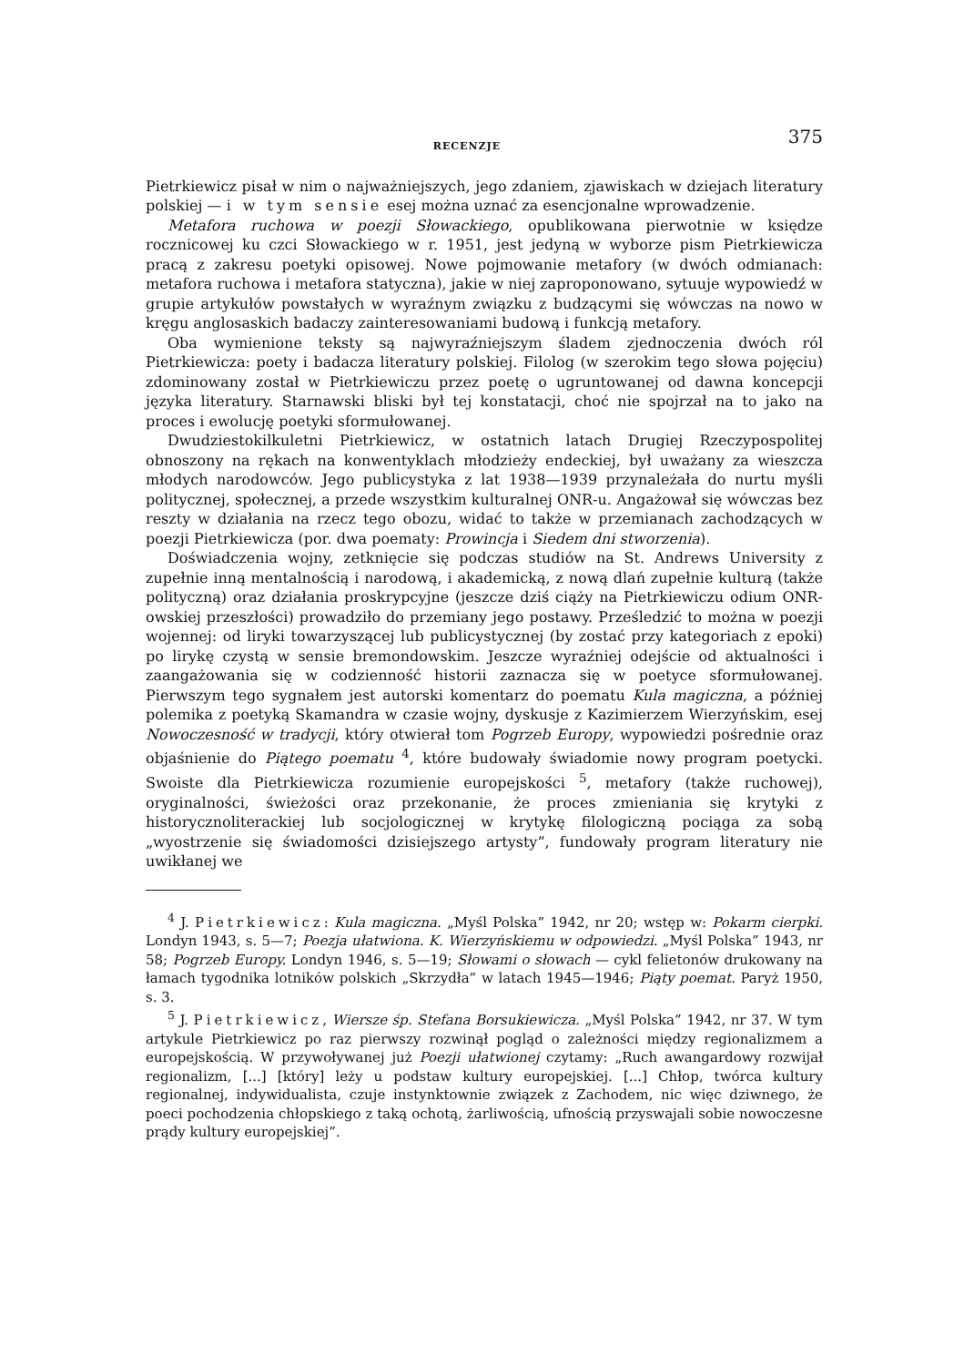RECENZJE 375
Pietrkiewicz pisał w nim o najważniejszych, jego zdaniem, zjawiskach w dziejach literatury polskiej — i w tym sensie esej można uznać za esencjonalne wprowadzenie.
Metafora ruchowa w poezji Słowackiego, opublikowana pierwotnie w księdze rocznicowej ku czci Słowackiego w r. 1951, jest jedyną w wyborze pism Pietrkiewicza pracą z zakresu poetyki opisowej. Nowe pojmowanie metafory (w dwóch odmianach: metafora ruchowa i metafora statyczna), jakie w niej zaproponowano, sytuuje wypowiedź w grupie artykułów powstałych w wyraźnym związku z budzącymi się wówczas na nowo w kręgu anglosaskich badaczy zainteresowaniami budową i funkcją metafory.
Oba wymienione teksty są najwyraźniejszym śladem zjednoczenia dwóch ról Pietrkiewicza: poety i badacza literatury polskiej. Filolog (w szerokim tego słowa pojęciu) zdominowany został w Pietrkiewiczu przez poetę o ugruntowanej od dawna koncepcji języka literatury. Starnawski bliski był tej konstatacji, choć nie spojrzał na to jako na proces i ewolucję poetyki sformułowanej.
Dwudziestokilkuletni Pietrkiewicz, w ostatnich latach Drugiej Rzeczypospolitej obnoszony na rękach na konwentyklach młodzieży endeckiej, był uważany za wieszcza młodych narodowców. Jego publicystyka z lat 1938—1939 przynależała do nurtu myśli politycznej, społecznej, a przede wszystkim kulturalnej ONR-u. Angażował się wówczas bez reszty w działania na rzecz tego obozu, widać to także w przemianach zachodzących w poezji Pietrkiewicza (por. dwa poematy: Prowincja i Siedem dni stworzenia).
Doświadczenia wojny, zetknięcie się podczas studiów na St. Andrews University z zupełnie inną mentalnością i narodową, i akademicką, z nową dlań zupełnie kulturą (także polityczną) oraz działania proskrypcyjne (jeszcze dziś ciąży na Pietrkiewiczu odium ONR-owskiej przeszłości) prowadziło do przemiany jego postawy. Prześledzić to można w poezji wojennej: od liryki towarzyszącej lub publicystycznej (by zostać przy kategoriach z epoki) po lirykę czystą w sensie bremondowskim. Jeszcze wyraźniej odejście od aktualności i zaangażowania się w codzienność historii zaznacza się w poetyce sformułowanej. Pierwszym tego sygnałem jest autorski komentarz do poematu Kula magiczna, a później polemika z poetyką Skamandra w czasie wojny, dyskusje z Kazimierzem Wierzyńskim, esej Nowoczesność w tradycji, który otwierał tom Pogrzeb Europy, wypowiedzi pośrednie oraz objaśnienie do Piątego poematu <sup>4</sup>, które budowały świadomie nowy program poetycki. Swoiste dla Pietrkiewicza rozumienie europejskości <sup>5</sup>, metafory (także ruchowej), oryginalności, świeżości oraz przekonanie, że proces zmieniania się krytyki z historycznoliterackiej lub socjologicznej w krytykę filologiczną pociąga za sobą „wyostrzenie się świadomości dzisiejszego artysty”, fundowały program literatury nie uwikłanej we
<sup>4</sup> J. Pietrkiewicz: Kula magiczna. „Myśl Polska” 1942, nr 20; wstęp w: Pokarm cierpki. Londyn 1943, s. 5—7; Poezja ułatwiona. K. Wierzyńskiemu w odpowiedzi. „Myśl Polska” 1943, nr 58; Pogrzeb Europy. Londyn 1946, s. 5—19; Słowami o słowach — cykl felietonów drukowany na łamach tygodnika lotników polskich „Skrzydła” w latach 1945—1946; Piąty poemat. Paryż 1950, s. 3.
<sup>5</sup> J. Pietrkiewicz, Wiersze śp. Stefana Borsukiewicza. „Myśl Polska” 1942, nr 37. W tym artykule Pietrkiewicz po raz pierwszy rozwinął pogląd o zależności między regionalizmem a europejskością. W przywoływanej już Poezji ułatwionej czytamy: „Ruch awangardowy rozwijał regionalizm, [...] [który] leży u podstaw kultury europejskiej. [...] Chłop, twórca kultury regionalnej, indywidualista, czuje instynktownie związek z Zachodem, nic więc dziwnego, że poeci pochodzenia chłopskiego z taką ochotą, żarliwością, ufnością przyswajali sobie nowoczesne prądy kultury europejskiej”.